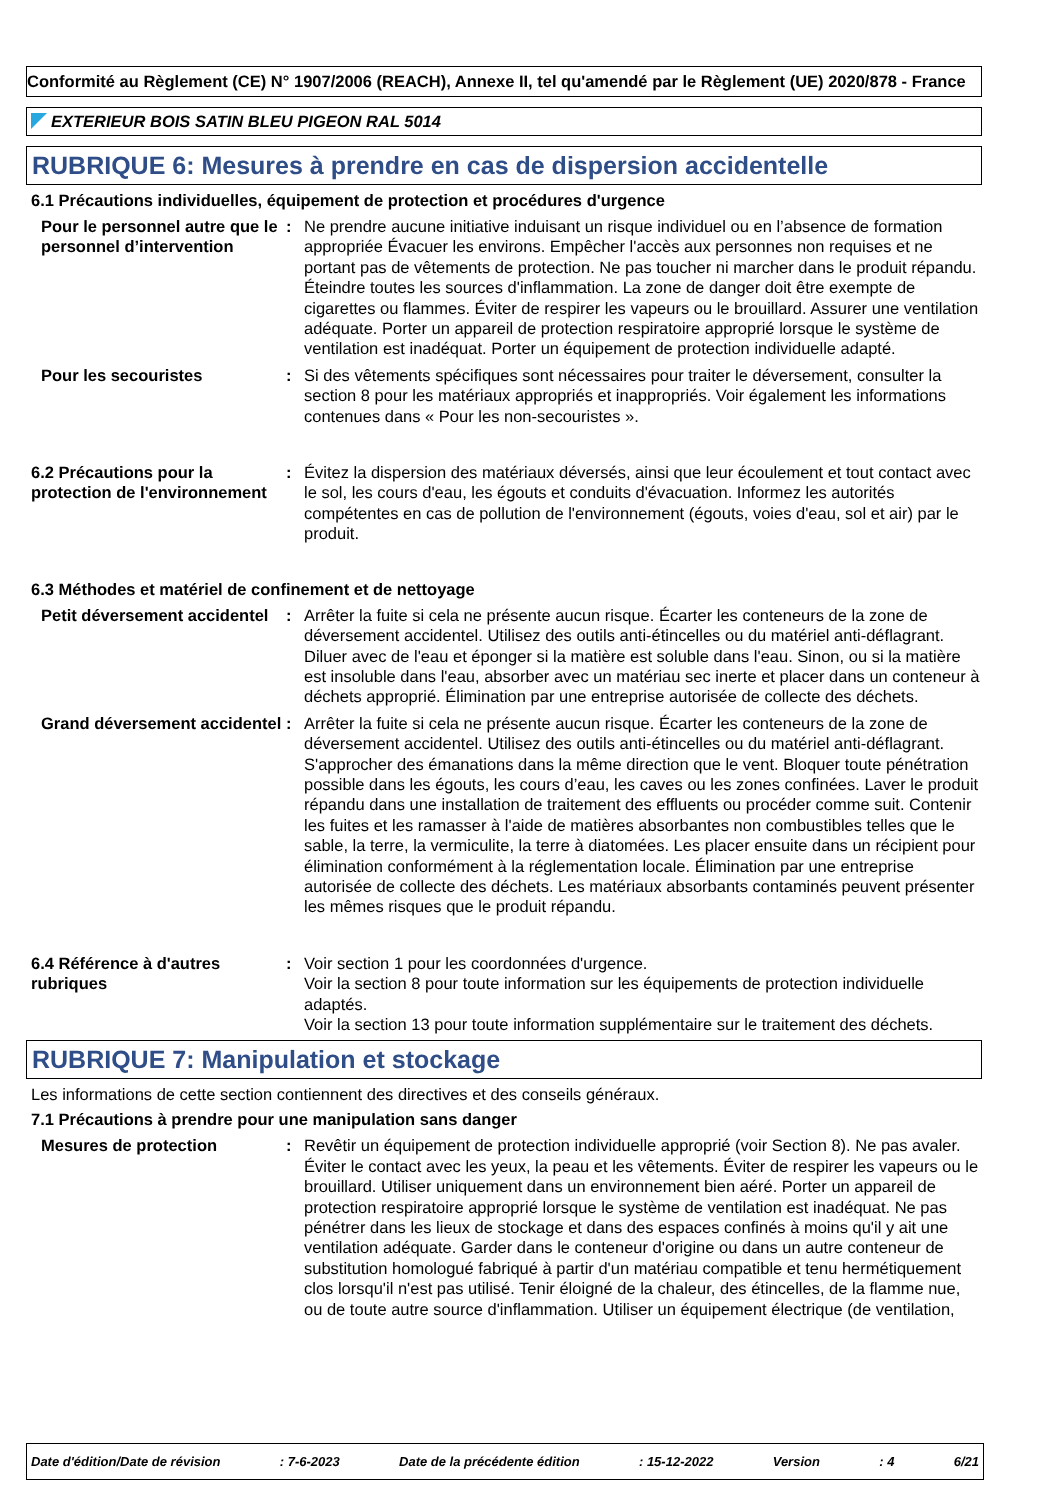Conformité au Règlement (CE) N° 1907/2006 (REACH), Annexe II, tel qu'amendé par le Règlement (UE) 2020/878 - France
EXTERIEUR BOIS SATIN BLEU PIGEON RAL 5014
RUBRIQUE 6: Mesures à prendre en cas de dispersion accidentelle
6.1 Précautions individuelles, équipement de protection et procédures d'urgence
Pour le personnel autre que le personnel d’intervention
: Ne prendre aucune initiative induisant un risque individuel ou en l’absence de formation appropriée Évacuer les environs. Empêcher l'accès aux personnes non requises et ne portant pas de vêtements de protection. Ne pas toucher ni marcher dans le produit répandu. Éteindre toutes les sources d'inflammation. La zone de danger doit être exempte de cigarettes ou flammes. Éviter de respirer les vapeurs ou le brouillard. Assurer une ventilation adéquate. Porter un appareil de protection respiratoire approprié lorsque le système de ventilation est inadéquat. Porter un équipement de protection individuelle adapté.
Pour les secouristes : Si des vêtements spécifiques sont nécessaires pour traiter le déversement, consulter la section 8 pour les matériaux appropriés et inappropriés. Voir également les informations contenues dans « Pour les non-secouristes ».
6.2 Précautions pour la protection de l'environnement
: Évitez la dispersion des matériaux déversés, ainsi que leur écoulement et tout contact avec le sol, les cours d'eau, les égouts et conduits d'évacuation. Informez les autorités compétentes en cas de pollution de l'environnement (égouts, voies d'eau, sol et air) par le produit.
6.3 Méthodes et matériel de confinement et de nettoyage
Petit déversement accidentel
: Arrêter la fuite si cela ne présente aucun risque. Écarter les conteneurs de la zone de déversement accidentel. Utilisez des outils anti-étincelles ou du matériel anti-déflagrant. Diluer avec de l'eau et éponger si la matière est soluble dans l'eau. Sinon, ou si la matière est insoluble dans l'eau, absorber avec un matériau sec inerte et placer dans un conteneur à déchets approprié. Élimination par une entreprise autorisée de collecte des déchets.
Grand déversement accidentel
: Arrêter la fuite si cela ne présente aucun risque. Écarter les conteneurs de la zone de déversement accidentel. Utilisez des outils anti-étincelles ou du matériel anti-déflagrant. S'approcher des émanations dans la même direction que le vent. Bloquer toute pénétration possible dans les égouts, les cours d’eau, les caves ou les zones confinées. Laver le produit répandu dans une installation de traitement des effluents ou procéder comme suit. Contenir les fuites et les ramasser à l'aide de matières absorbantes non combustibles telles que le sable, la terre, la vermiculite, la terre à diatomées. Les placer ensuite dans un récipient pour élimination conformément à la réglementation locale. Élimination par une entreprise autorisée de collecte des déchets. Les matériaux absorbants contaminés peuvent présenter les mêmes risques que le produit répandu.
6.4 Référence à d'autres rubriques
: Voir section 1 pour les coordonnées d'urgence.
Voir la section 8 pour toute information sur les équipements de protection individuelle adaptés.
Voir la section 13 pour toute information supplémentaire sur le traitement des déchets.
RUBRIQUE 7: Manipulation et stockage
Les informations de cette section contiennent des directives et des conseils généraux.
7.1 Précautions à prendre pour une manipulation sans danger
Mesures de protection : Revêtir un équipement de protection individuelle approprié (voir Section 8). Ne pas avaler. Éviter le contact avec les yeux, la peau et les vêtements. Éviter de respirer les vapeurs ou le brouillard. Utiliser uniquement dans un environnement bien aéré. Porter un appareil de protection respiratoire approprié lorsque le système de ventilation est inadéquat. Ne pas pénétrer dans les lieux de stockage et dans des espaces confinés à moins qu'il y ait une ventilation adéquate. Garder dans le conteneur d'origine ou dans un autre conteneur de substitution homologué fabriqué à partir d'un matériau compatible et tenu hermétiquement clos lorsqu'il n'est pas utilisé. Tenir éloigné de la chaleur, des étincelles, de la flamme nue, ou de toute autre source d'inflammation. Utiliser un équipement électrique (de ventilation,
Date d'édition/Date de révision: 7-6-2023 Date de la précédente édition: 15-12-2022 Version: 4 6/21